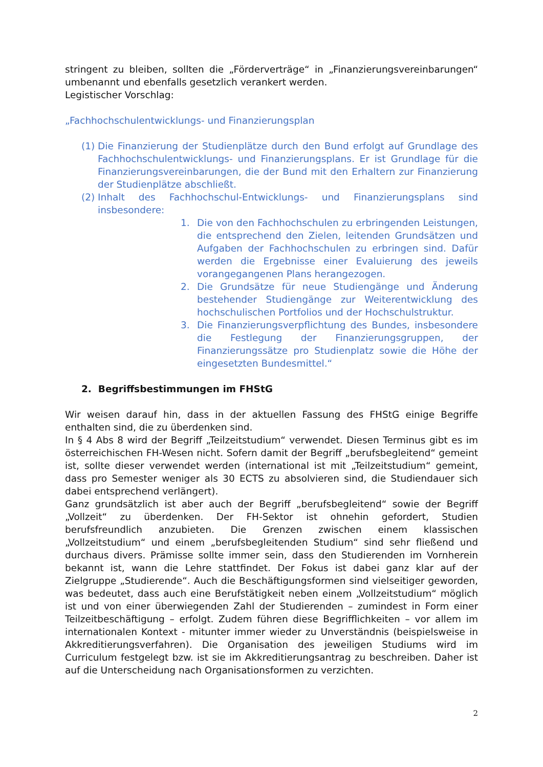stringent zu bleiben, sollten die „Förderverträge“ in „Finanzierungsvereinbarungen“ umbenannt und ebenfalls gesetzlich verankert werden.
Legistischer Vorschlag:
„Fachhochschulentwicklungs- und Finanzierungsplan
(1) Die Finanzierung der Studienplätze durch den Bund erfolgt auf Grundlage des Fachhochschulentwicklungs- und Finanzierungsplans. Er ist Grundlage für die Finanzierungsvereinbarungen, die der Bund mit den Erhaltern zur Finanzierung der Studienplätze abschließt.
(2) Inhalt des Fachhochschul-Entwicklungs- und Finanzierungsplans sind insbesondere:
1. Die von den Fachhochschulen zu erbringenden Leistungen, die entsprechend den Zielen, leitenden Grundsätzen und Aufgaben der Fachhochschulen zu erbringen sind. Dafür werden die Ergebnisse einer Evaluierung des jeweils vorangegangenen Plans herangezogen.
2. Die Grundsätze für neue Studiengänge und Änderung bestehender Studiengänge zur Weiterentwicklung des hochschulischen Portfolios und der Hochschulstruktur.
3. Die Finanzierungsverpflichtung des Bundes, insbesondere die Festlegung der Finanzierungsgruppen, der Finanzierungssätze pro Studienplatz sowie die Höhe der eingesetzten Bundesmittel.“
2. Begriffsbestimmungen im FHStG
Wir weisen darauf hin, dass in der aktuellen Fassung des FHStG einige Begriffe enthalten sind, die zu überdenken sind.
In § 4 Abs 8 wird der Begriff „Teilzeitstudium“ verwendet. Diesen Terminus gibt es im österreichischen FH-Wesen nicht. Sofern damit der Begriff „berufsbegleitend“ gemeint ist, sollte dieser verwendet werden (international ist mit „Teilzeitstudium“ gemeint, dass pro Semester weniger als 30 ECTS zu absolvieren sind, die Studiendauer sich dabei entsprechend verlängert).
Ganz grundsätzlich ist aber auch der Begriff „berufsbegleitend“ sowie der Begriff „Vollzeit“ zu überdenken. Der FH-Sektor ist ohnehin gefordert, Studien berufsfreundlich anzubieten. Die Grenzen zwischen einem klassischen „Vollzeitstudium“ und einem „berufsbegleitenden Studium“ sind sehr fließend und durchaus divers. Prämisse sollte immer sein, dass den Studierenden im Vornherein bekannt ist, wann die Lehre stattfindet. Der Fokus ist dabei ganz klar auf der Zielgruppe „Studierende“. Auch die Beschäftigungsformen sind vielseitiger geworden, was bedeutet, dass auch eine Berufstätigkeit neben einem „Vollzeitstudium“ möglich ist und von einer überwiegenden Zahl der Studierenden – zumindest in Form einer Teilzeitbeschäftigung – erfolgt. Zudem führen diese Begrifflichkeiten – vor allem im internationalen Kontext - mitunter immer wieder zu Unverständnis (beispielsweise in Akkreditierungsverfahren). Die Organisation des jeweiligen Studiums wird im Curriculum festgelegt bzw. ist sie im Akkreditierungsantrag zu beschreiben. Daher ist auf die Unterscheidung nach Organisationsformen zu verzichten.
2